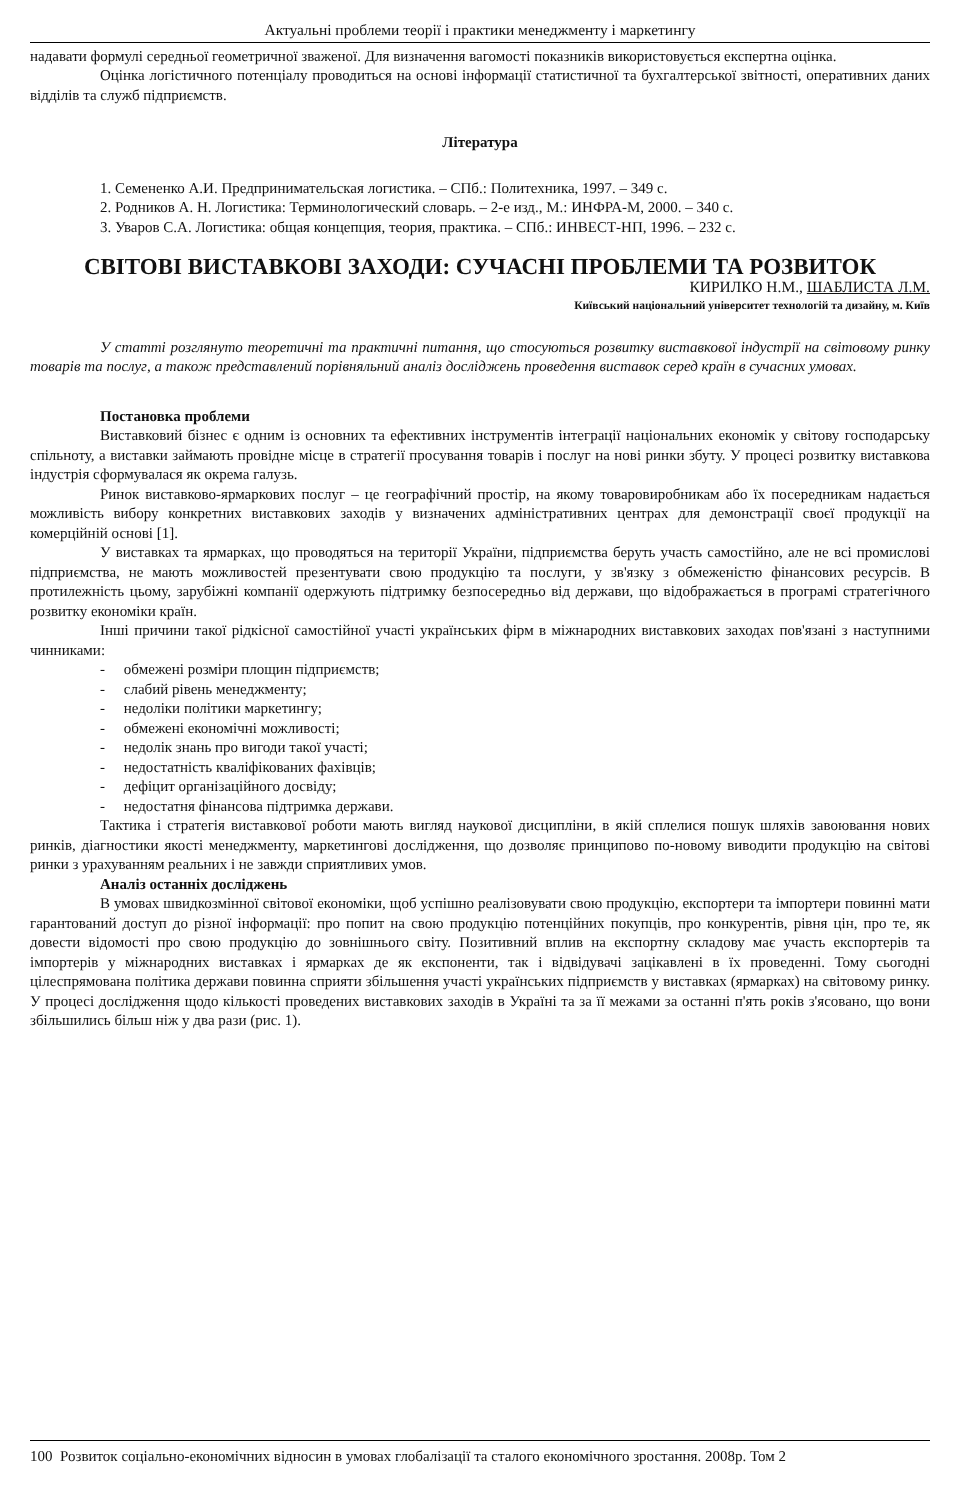Актуальні проблеми теорії і практики менеджменту і маркетингу
надавати формулі середньої геометричної зваженої. Для визначення вагомості показників використовується експертна оцінка.
Оцінка логістичного потенціалу проводиться на основі інформації статистичної та бухгалтерської звітності, оперативних даних відділів та служб підприємств.
Література
1. Семененко А.И. Предпринимательская логистика. – СПб.: Политехника, 1997. – 349 с.
2. Родников А. Н. Логистика: Терминологический словарь. – 2-е изд., М.: ИНФРА-М, 2000. – 340 с.
3. Уваров С.А. Логистика: общая концепция, теория, практика. – СПб.: ИНВЕСТ-НП, 1996. – 232 с.
СВІТОВІ ВИСТАВКОВІ ЗАХОДИ: СУЧАСНІ ПРОБЛЕМИ ТА РОЗВИТОК
КИРИЛКО Н.М., ШАБЛИСТА Л.М.
Київський національний університет технологій та дизайну, м. Київ
У статті розглянуто теоретичні та практичні питання, що стосуються розвитку виставкової індустрії на світовому ринку товарів та послуг, а також представлений порівняльний аналіз досліджень проведення виставок серед країн в сучасних умовах.
Постановка проблеми
Виставковий бізнес є одним із основних та ефективних інструментів інтеграції національних економік у світову господарську спільноту, а виставки займають провідне місце в стратегії просування товарів і послуг на нові ринки збуту. У процесі розвитку виставкова індустрія сформувалася як окрема галузь.
Ринок виставково-ярмаркових послуг – це географічний простір, на якому товаровиробникам або їх посередникам надається можливість вибору конкретних виставкових заходів у визначених адміністративних центрах для демонстрації своєї продукції на комерційній основі [1].
У виставках та ярмарках, що проводяться на території України, підприємства беруть участь самостійно, але не всі промислові підприємства, не мають можливостей презентувати свою продукцію та послуги, у зв'язку з обмеженістю фінансових ресурсів. В протилежність цьому, зарубіжні компанії одержують підтримку безпосередньо від держави, що відображається в програмі стратегічного розвитку економіки країн.
Інші причини такої рідкісної самостійної участі українських фірм в міжнародних виставкових заходах пов'язані з наступними чинниками:
- обмежені розміри площин підприємств;
- слабий рівень менеджменту;
- недоліки політики маркетингу;
- обмежені економічні можливості;
- недолік знань про вигоди такої участі;
- недостатність кваліфікованих фахівців;
- дефіцит організаційного досвіду;
- недостатня фінансова підтримка держави.
Тактика і стратегія виставкової роботи мають вигляд наукової дисципліни, в якій сплелися пошук шляхів завоювання нових ринків, діагностики якості менеджменту, маркетингові дослідження, що дозволяє принципово по-новому виводити продукцію на світові ринки з урахуванням реальних і не завжди сприятливих умов.
Аналіз останніх досліджень
В умовах швидкозмінної світової економіки, щоб успішно реалізовувати свою продукцію, експортери та імпортери повинні мати гарантований доступ до різної інформації: про попит на свою продукцію потенційних покупців, про конкурентів, рівня цін, про те, як довести відомості про свою продукцію до зовнішнього світу. Позитивний вплив на експортну складову має участь експортерів та імпортерів у міжнародних виставках і ярмарках де як експоненти, так і відвідувачі зацікавлені в їх проведенні. Тому сьогодні цілеспрямована політика держави повинна сприяти збільшення участі українських підприємств у виставках (ярмарках) на світовому ринку. У процесі дослідження щодо кількості проведених виставкових заходів в Україні та за її межами за останні п'ять років з'ясовано, що вони збільшились більш ніж у два рази (рис. 1).
100 Розвиток соціально-економічних відносин в умовах глобалізації та сталого економічного зростання. 2008р. Том 2